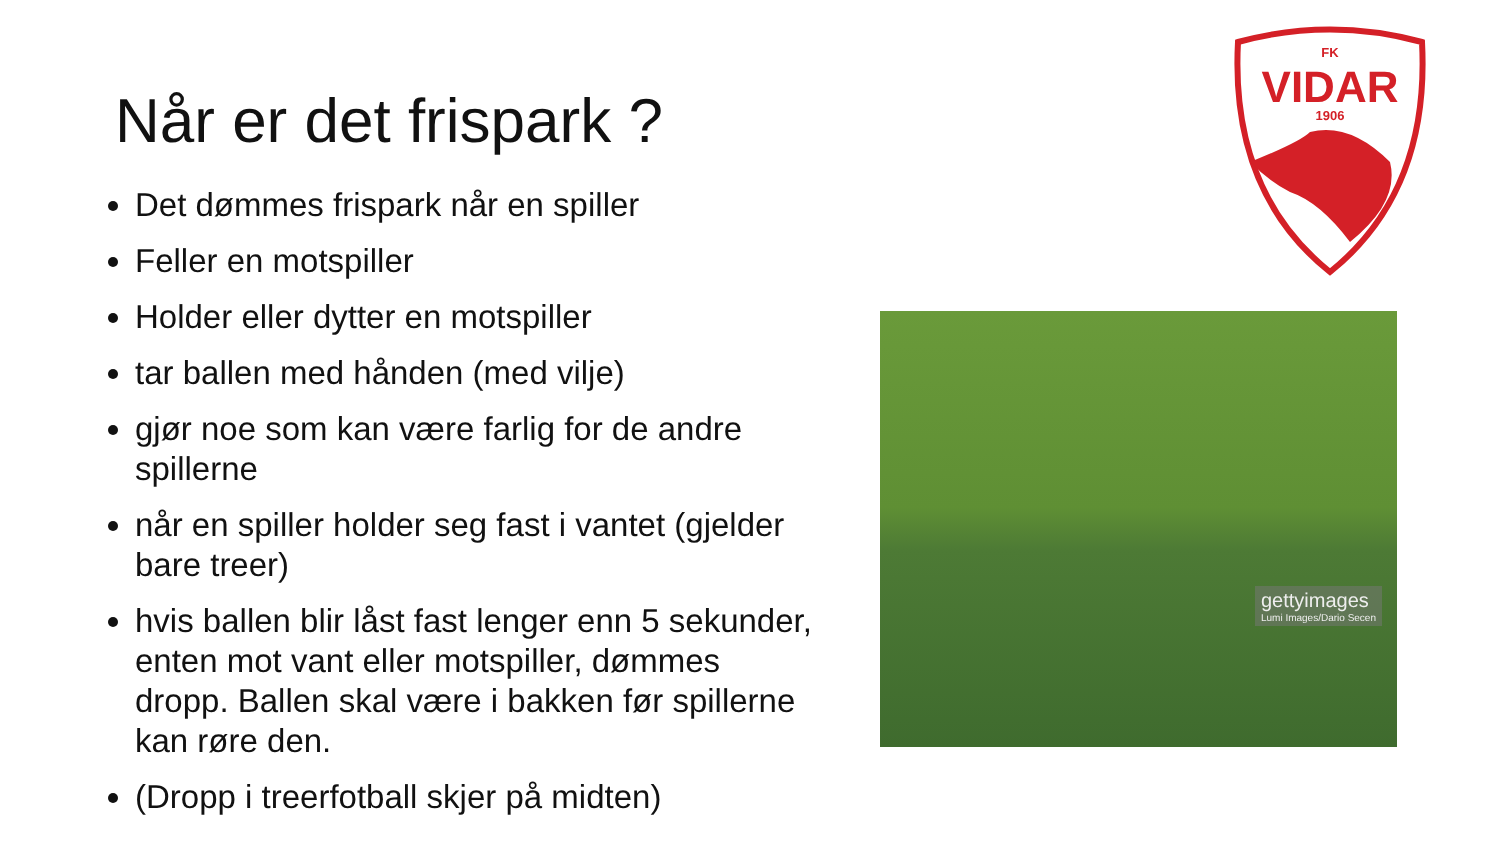Når er det frispark ?
Det dømmes frispark når en spiller
Feller en motspiller
Holder eller dytter en motspiller
tar ballen med hånden (med vilje)
gjør noe som kan være farlig for de andre spillerne
når en spiller holder seg fast i vantet (gjelder bare treer)
hvis ballen blir låst fast lenger enn 5 sekunder, enten mot vant eller motspiller, dømmes dropp. Ballen skal være i bakken før spillerne kan røre den.
(Dropp i treerfotball skjer på midten)
FK
VIDAR
1906
gettyimages
Lumi Images/Dario Secen